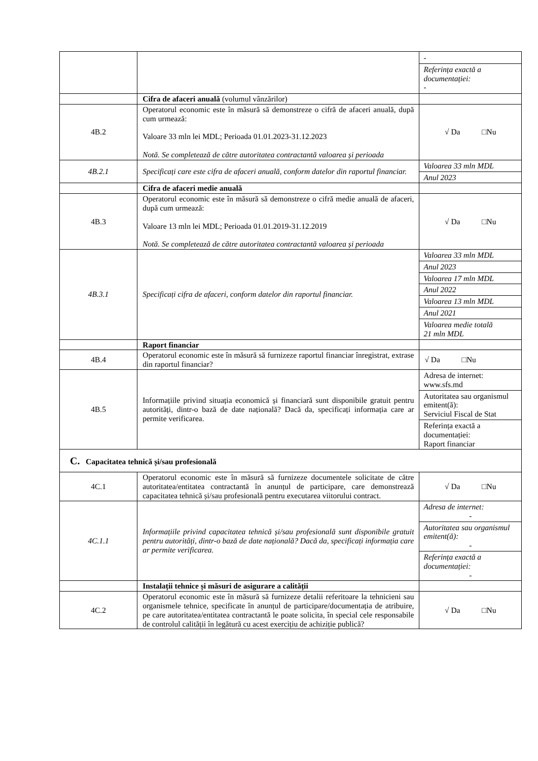| | | - Referința exactă a documentației: - |
| | Cifra de afaceri anuală (volumul vânzărilor) | |
| 4B.2 | Operatorul economic este în măsură să demonstreze o cifră de afaceri anuală, după cum urmează: Valoare 33 mln lei MDL; Perioada 01.01.2023-31.12.2023 Notă. Se completează de către autoritatea contractantă valoarea și perioada | √ Da □Nu |
| 4B.2.1 | Specificați care este cifra de afaceri anuală, conform datelor din raportul financiar. | Valoarea 33 mln MDL Anul 2023 |
| | Cifra de afaceri medie anuală | |
| 4B.3 | Operatorul economic este în măsură să demonstreze o cifră medie anuală de afaceri, după cum urmează: Valoare 13 mln lei MDL; Perioada 01.01.2019-31.12.2019 Notă. Se completează de către autoritatea contractantă valoarea și perioada | √ Da □Nu |
| 4B.3.1 | Specificați cifra de afaceri, conform datelor din raportul financiar. | Valoarea 33 mln MDL Anul 2023 Valoarea 17 mln MDL Anul 2022 Valoarea 13 mln MDL Anul 2021 Valoarea medie totală 21 mln MDL |
| | Raport financiar | |
| 4B.4 | Operatorul economic este în măsură să furnizeze raportul financiar înregistrat, extrase din raportul financiar? | √ Da □Nu |
| 4B.5 | Informațiile privind situația economică și financiară sunt disponibile gratuit pentru autorități, dintr-o bază de date națională? Dacă da, specificați informația care ar permite verificarea. | Adresa de internet: www.sfs.md Autoritatea sau organismul emitent(ă): Serviciul Fiscal de Stat Referința exactă a documentației: Raport financiar |
| C. Capacitatea tehnică și/sau profesională | | |
| 4C.1 | Operatorul economic este în măsură să furnizeze documentele solicitate de către autoritatea/entitatea contractantă în anunțul de participare, care demonstrează capacitatea tehnică și/sau profesională pentru executarea viitorului contract. | √ Da □Nu |
| 4C.1.1 | Informațiile privind capacitatea tehnică și/sau profesională sunt disponibile gratuit pentru autorități, dintr-o bază de date națională? Dacă da, specificați informația care ar permite verificarea. | Adresa de internet: - Autoritatea sau organismul emitent(ă): - Referința exactă a documentației: - |
| | Instalații tehnice și măsuri de asigurare a calității | |
| 4C.2 | Operatorul economic este în măsură să furnizeze detalii referitoare la tehnicieni sau organismele tehnice, specificate în anunțul de participare/documentația de atribuire, pe care autoritatea/entitatea contractantă le poate solicita, în special cele responsabile de controlul calității în legătură cu acest exercițiu de achiziție publică? | √ Da □Nu |